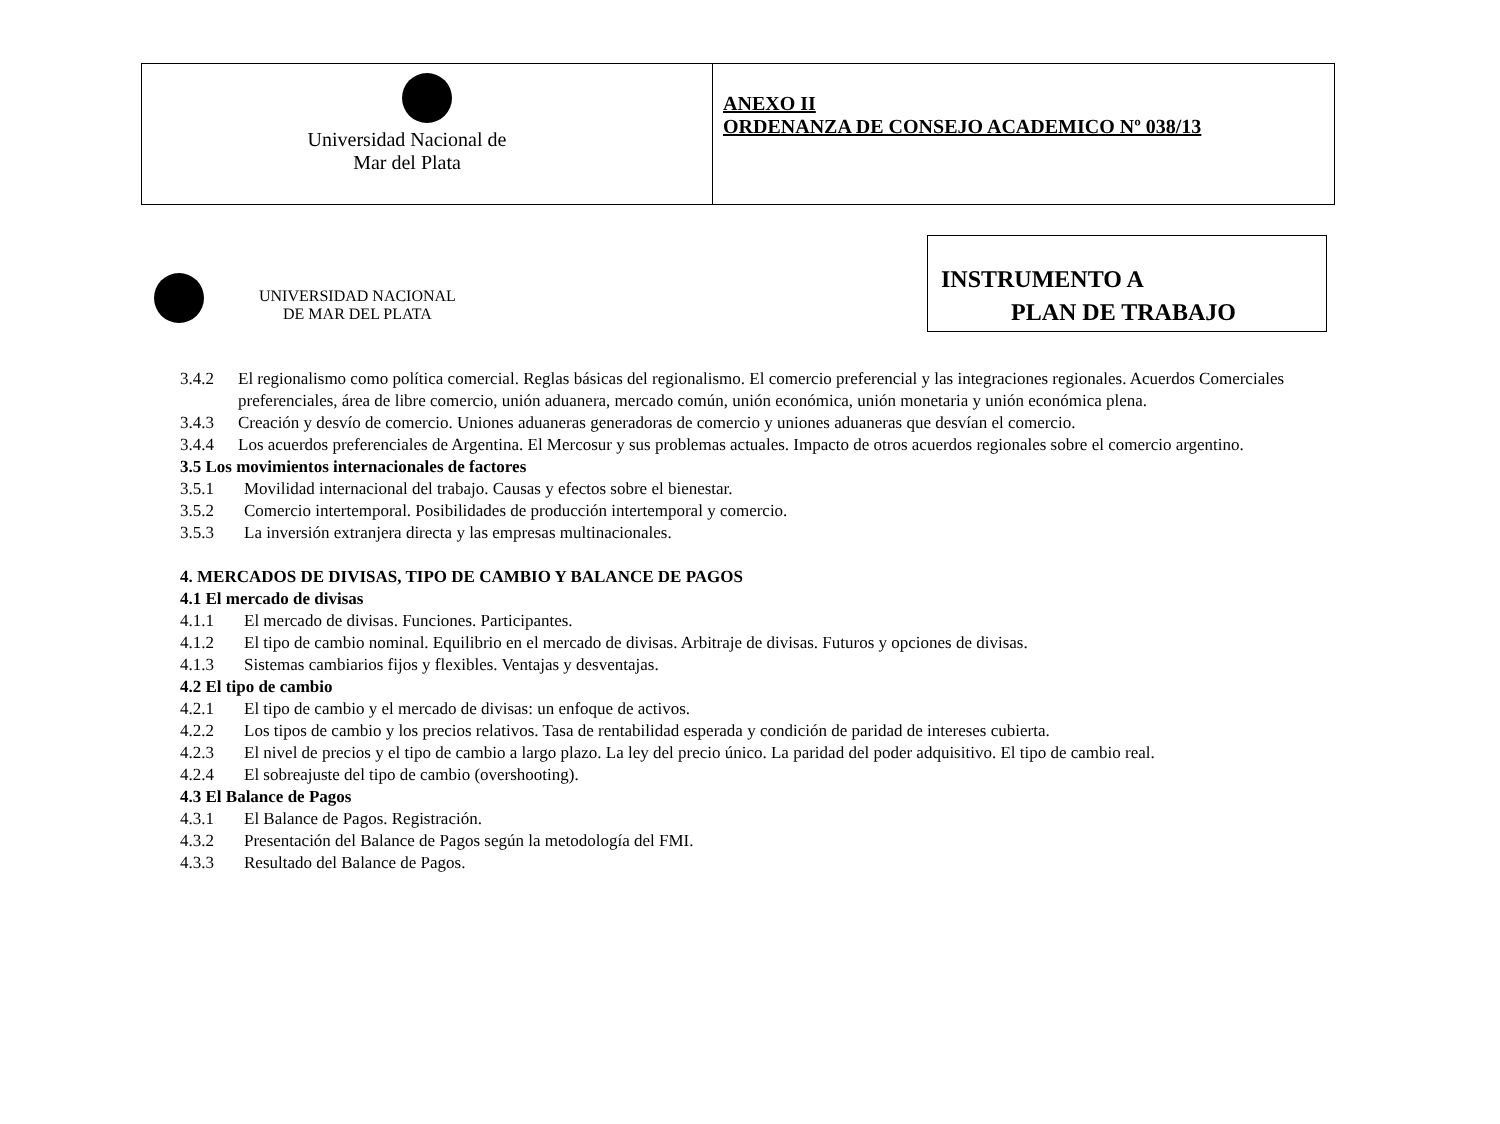| Universidad Nacional de Mar del Plata | ANEXO II ORDENANZA DE CONSEJO ACADEMICO Nº 038/13 |
INSTRUMENTO A
PLAN DE TRABAJO
UNIVERSIDAD NACIONAL
DE MAR DEL PLATA
3.4.2 El regionalismo como política comercial. Reglas básicas del regionalismo. El comercio preferencial y las integraciones regionales. Acuerdos Comerciales preferenciales, área de libre comercio, unión aduanera, mercado común, unión económica, unión monetaria y unión económica plena.
3.4.3 Creación y desvío de comercio. Uniones aduaneras generadoras de comercio y uniones aduaneras que desvían el comercio.
3.4.4 Los acuerdos preferenciales de Argentina. El Mercosur y sus problemas actuales. Impacto de otros acuerdos regionales sobre el comercio argentino.
3.5 Los movimientos internacionales de factores
3.5.1 Movilidad internacional del trabajo. Causas y efectos sobre el bienestar.
3.5.2 Comercio intertemporal. Posibilidades de producción intertemporal y comercio.
3.5.3 La inversión extranjera directa y las empresas multinacionales.
4. MERCADOS DE DIVISAS, TIPO DE CAMBIO Y BALANCE DE PAGOS
4.1 El mercado de divisas
4.1.1 El mercado de divisas. Funciones. Participantes.
4.1.2 El tipo de cambio nominal. Equilibrio en el mercado de divisas. Arbitraje de divisas. Futuros y opciones de divisas.
4.1.3 Sistemas cambiarios fijos y flexibles. Ventajas y desventajas.
4.2 El tipo de cambio
4.2.1 El tipo de cambio y el mercado de divisas: un enfoque de activos.
4.2.2 Los tipos de cambio y los precios relativos. Tasa de rentabilidad esperada y condición de paridad de intereses cubierta.
4.2.3 El nivel de precios y el tipo de cambio a largo plazo. La ley del precio único. La paridad del poder adquisitivo. El tipo de cambio real.
4.2.4 El sobreajuste del tipo de cambio (overshooting).
4.3 El Balance de Pagos
4.3.1 El Balance de Pagos. Registración.
4.3.2 Presentación del Balance de Pagos según la metodología del FMI.
4.3.3 Resultado del Balance de Pagos.